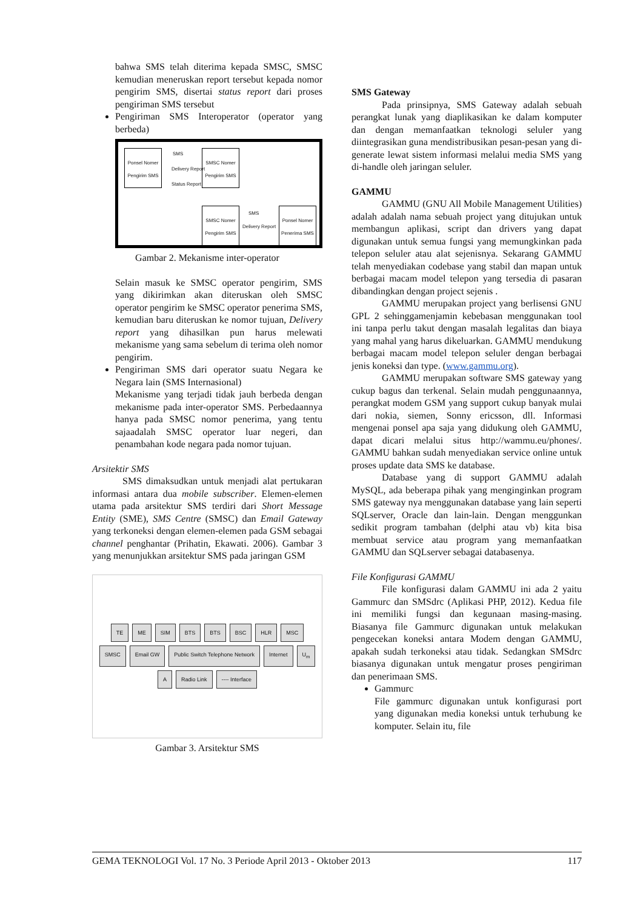bahwa SMS telah diterima kepada SMSC, SMSC kemudian meneruskan report tersebut kepada nomor pengirim SMS, disertai status report dari proses pengiriman SMS tersebut
Pengiriman SMS Interoperator (operator yang berbeda)
Ponsel Nomer Pengirim SMS
SMSC Nomer Pengirim SMS
SMS
Delivery Report
Status Report
SMSC Nomer Pengirim SMS
Ponsel Nomer Penerima SMS
SMS
Delivery Report
Gambar 2. Mekanisme inter-operator
Selain masuk ke SMSC operator pengirim, SMS yang dikirimkan akan diteruskan oleh SMSC operator pengirim ke SMSC operator penerima SMS, kemudian baru diteruskan ke nomor tujuan, Delivery report yang dihasilkan pun harus melewati mekanisme yang sama sebelum di terima oleh nomor pengirim.
Pengiriman SMS dari operator suatu Negara ke Negara lain (SMS Internasional)
Mekanisme yang terjadi tidak jauh berbeda dengan mekanisme pada inter-operator SMS. Perbedaannya hanya pada SMSC nomor penerima, yang tentu sajaadalah SMSC operator luar negeri, dan penambahan kode negara pada nomor tujuan.
Arsitektir SMS
SMS dimaksudkan untuk menjadi alat pertukaran informasi antara dua mobile subscriber. Elemen-elemen utama pada arsitektur SMS terdiri dari Short Message Entity (SME), SMS Centre (SMSC) dan Email Gateway yang terkoneksi dengan elemen-elemen pada GSM sebagai channel penghantar (Prihatin, Ekawati. 2006). Gambar 3 yang menunjukkan arsitektur SMS pada jaringan GSM
TE ME SIM BTS BTS BSC HLR MSC SMSC Email GW Public Switch Telephone Network Internet U<sub>m</sub> A Radio Link ---- Interface
Gambar 3. Arsitektur SMS
SMS Gateway
Pada prinsipnya, SMS Gateway adalah sebuah perangkat lunak yang diaplikasikan ke dalam komputer dan dengan memanfaatkan teknologi seluler yang diintegrasikan guna mendistribusikan pesan-pesan yang di-generate lewat sistem informasi melalui media SMS yang di-handle oleh jaringan seluler.
GAMMU
GAMMU (GNU All Mobile Management Utilities) adalah adalah nama sebuah project yang ditujukan untuk membangun aplikasi, script dan drivers yang dapat digunakan untuk semua fungsi yang memungkinkan pada telepon seluler atau alat sejenisnya. Sekarang GAMMU telah menyediakan codebase yang stabil dan mapan untuk berbagai macam model telepon yang tersedia di pasaran dibandingkan dengan project sejenis .
GAMMU merupakan project yang berlisensi GNU GPL 2 sehinggamenjamin kebebasan menggunakan tool ini tanpa perlu takut dengan masalah legalitas dan biaya yang mahal yang harus dikeluarkan. GAMMU mendukung berbagai macam model telepon seluler dengan berbagai jenis koneksi dan type. (www.gammu.org).
GAMMU merupakan software SMS gateway yang cukup bagus dan terkenal. Selain mudah penggunaannya, perangkat modem GSM yang support cukup banyak mulai dari nokia, siemen, Sonny ericsson, dll. Informasi mengenai ponsel apa saja yang didukung oleh GAMMU, dapat dicari melalui situs http://wammu.eu/phones/. GAMMU bahkan sudah menyediakan service online untuk proses update data SMS ke database.
Database yang di support GAMMU adalah MySQL, ada beberapa pihak yang menginginkan program SMS gateway nya menggunakan database yang lain seperti SQLserver, Oracle dan lain-lain. Dengan menggunkan sedikit program tambahan (delphi atau vb) kita bisa membuat service atau program yang memanfaatkan GAMMU dan SQLserver sebagai databasenya.
File Konfigurasi GAMMU
File konfigurasi dalam GAMMU ini ada 2 yaitu Gammurc dan SMSdrc (Aplikasi PHP, 2012). Kedua file ini memiliki fungsi dan kegunaan masing-masing. Biasanya file Gammurc digunakan untuk melakukan pengecekan koneksi antara Modem dengan GAMMU, apakah sudah terkoneksi atau tidak. Sedangkan SMSdrc biasanya digunakan untuk mengatur proses pengiriman dan penerimaan SMS.
Gammurc
File gammurc digunakan untuk konfigurasi port yang digunakan media koneksi untuk terhubung ke komputer. Selain itu, file
GEMA TEKNOLOGI Vol. 17 No. 3 Periode April 2013 - Oktober 2013 117